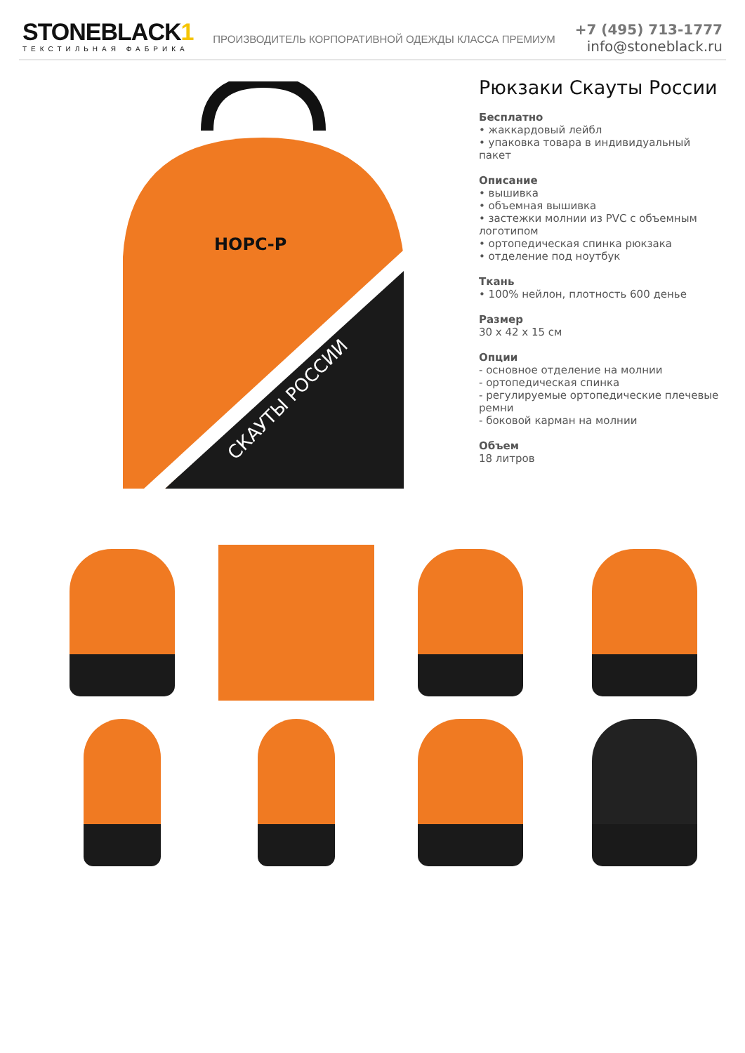STONEBLACK1
ТЕКСТИЛЬНАЯ ФАБРИКА
ПРОИЗВОДИТЕЛЬ КОРПОРАТИВНОЙ ОДЕЖДЫ КЛАССА ПРЕМИУМ
+7 (495) 713-1777
info@stoneblack.ru
НОРС-Р
СКАУТЫ РОССИИ
Рюкзаки Скауты России
Бесплатно
• жаккардовый лейбл
• упаковка товара в индивидуальный пакет
Описание
• вышивка
• объемная вышивка
• застежки молнии из PVC с объемным логотипом
• ортопедическая спинка рюкзака
• отделение под ноутбук
Ткань
• 100% нейлон, плотность 600 денье
Размер
30 x 42 x 15 см
Опции
- основное отделение на молнии
- ортопедическая спинка
- регулируемые ортопедические плечевые ремни
- боковой карман на молнии
Объем
18 литров